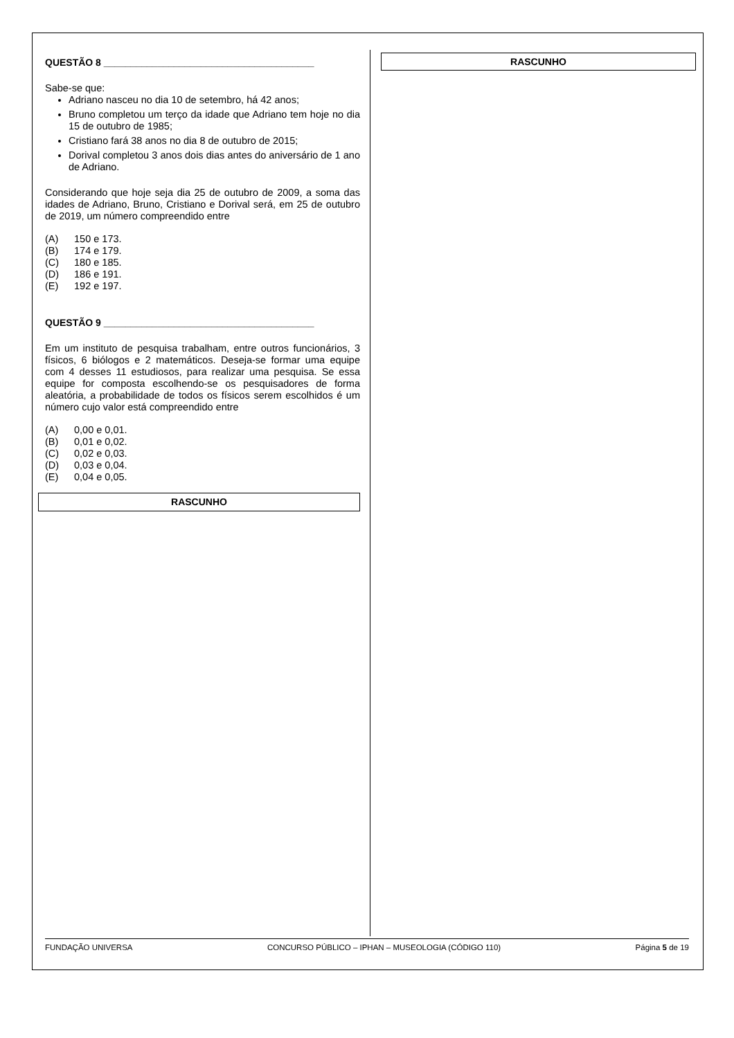QUESTÃO 8 _______________________________________
Sabe-se que:
Adriano nasceu no dia 10 de setembro, há 42 anos;
Bruno completou um terço da idade que Adriano tem hoje no dia 15 de outubro de 1985;
Cristiano fará 38 anos no dia 8 de outubro de 2015;
Dorival completou 3 anos dois dias antes do aniversário de 1 ano de Adriano.
Considerando que hoje seja dia 25 de outubro de 2009, a soma das idades de Adriano, Bruno, Cristiano e Dorival será, em 25 de outubro de 2019, um número compreendido entre
(A) 150 e 173.
(B) 174 e 179.
(C) 180 e 185.
(D) 186 e 191.
(E) 192 e 197.
QUESTÃO 9 _______________________________________
Em um instituto de pesquisa trabalham, entre outros funcionários, 3 físicos, 6 biólogos e 2 matemáticos. Deseja-se formar uma equipe com 4 desses 11 estudiosos, para realizar uma pesquisa. Se essa equipe for composta escolhendo-se os pesquisadores de forma aleatória, a probabilidade de todos os físicos serem escolhidos é um número cujo valor está compreendido entre
(A) 0,00 e 0,01.
(B) 0,01 e 0,02.
(C) 0,02 e 0,03.
(D) 0,03 e 0,04.
(E) 0,04 e 0,05.
RASCUNHO
RASCUNHO
FUNDAÇÃO UNIVERSA CONCURSO PÚBLICO – IPHAN – MUSEOLOGIA (CÓDIGO 110) Página 5 de 19